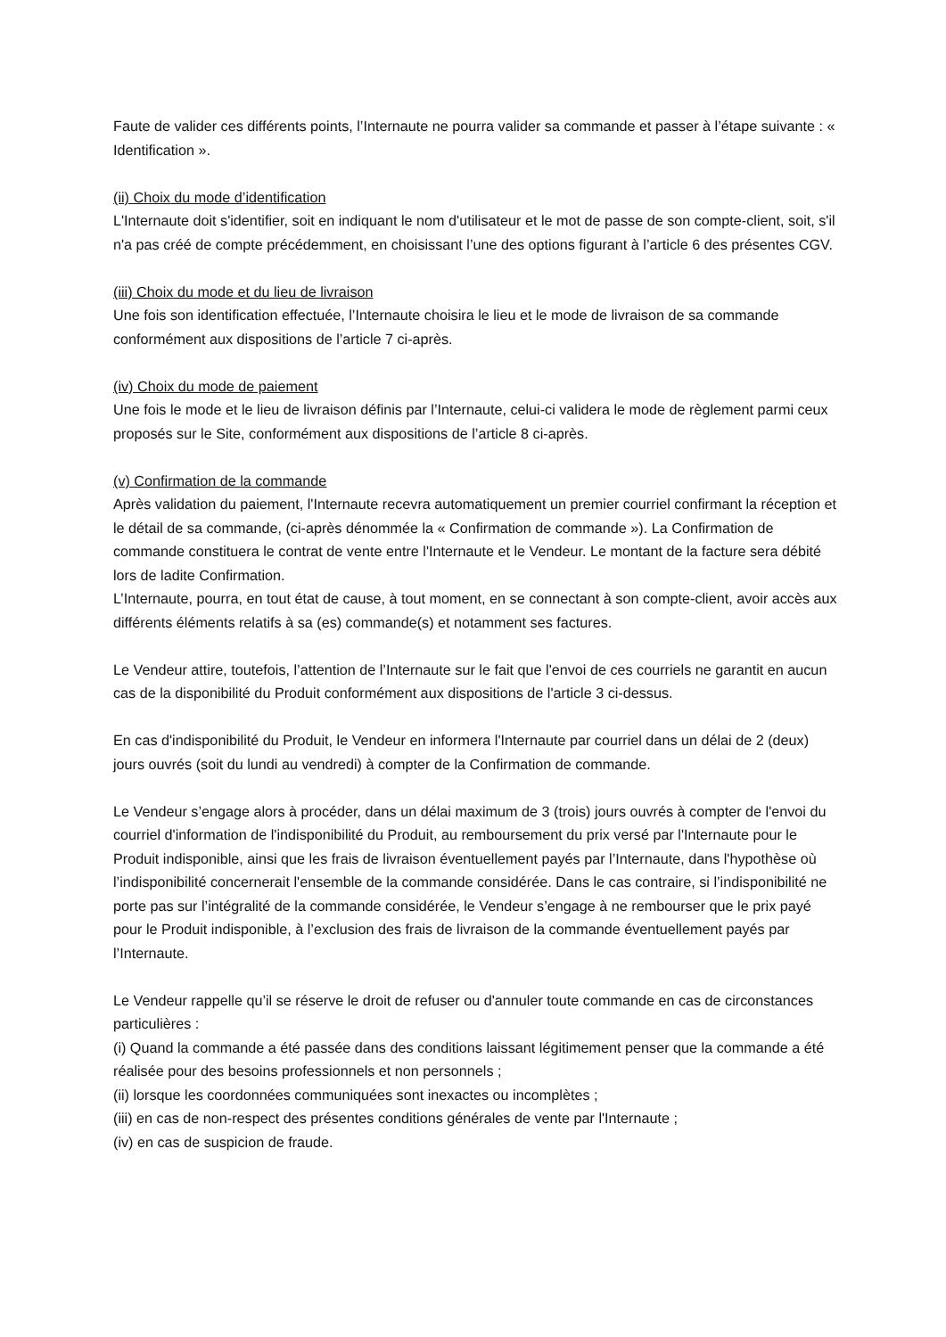Faute de valider ces différents points, l’Internaute ne pourra valider sa commande et passer à l’étape suivante : « Identification ».
(ii) Choix du mode d’identification
L'Internaute doit s'identifier, soit en indiquant le nom d'utilisateur et le mot de passe de son compte-client, soit, s'il n'a pas créé de compte précédemment, en choisissant l’une des options figurant à l’article 6 des présentes CGV.
(iii) Choix du mode et du lieu de livraison
Une fois son identification effectuée, l’Internaute choisira le lieu et le mode de livraison de sa commande conformément aux dispositions de l’article 7 ci-après.
(iv) Choix du mode de paiement
Une fois le mode et le lieu de livraison définis par l’Internaute, celui-ci validera le mode de règlement parmi ceux proposés sur le Site, conformément aux dispositions de l’article 8 ci-après.
(v) Confirmation de la commande
Après validation du paiement, l'Internaute recevra automatiquement un premier courriel confirmant la réception et le détail de sa commande, (ci-après dénommée la « Confirmation de commande »). La Confirmation de commande constituera le contrat de vente entre l'Internaute et le Vendeur. Le montant de la facture sera débité lors de ladite Confirmation.
L’Internaute, pourra, en tout état de cause, à tout moment, en se connectant à son compte-client, avoir accès aux différents éléments relatifs à sa (es) commande(s) et notamment ses factures.
Le Vendeur attire, toutefois, l’attention de l’Internaute sur le fait que l'envoi de ces courriels ne garantit en aucun cas de la disponibilité du Produit conformément aux dispositions de l'article 3 ci-dessus.
En cas d'indisponibilité du Produit, le Vendeur en informera l'Internaute par courriel dans un délai de 2 (deux) jours ouvrés (soit du lundi au vendredi) à compter de la Confirmation de commande.
Le Vendeur s’engage alors à procéder, dans un délai maximum de 3 (trois) jours ouvrés à compter de l'envoi du courriel d'information de l'indisponibilité du Produit, au remboursement du prix versé par l'Internaute pour le Produit indisponible, ainsi que les frais de livraison éventuellement payés par l’Internaute, dans l'hypothèse où l’indisponibilité concernerait l'ensemble de la commande considérée. Dans le cas contraire, si l’indisponibilité ne porte pas sur l’intégralité de la commande considérée, le Vendeur s’engage à ne rembourser que le prix payé pour le Produit indisponible, à l’exclusion des frais de livraison de la commande éventuellement payés par l’Internaute.
Le Vendeur rappelle qu’il se réserve le droit de refuser ou d'annuler toute commande en cas de circonstances particulières :
(i) Quand la commande a été passée dans des conditions laissant légitimement penser que la commande a été réalisée pour des besoins professionnels et non personnels ;
(ii) lorsque les coordonnées communiquées sont inexactes ou incomplètes ;
(iii) en cas de non-respect des présentes conditions générales de vente par l'Internaute ;
(iv) en cas de suspicion de fraude.